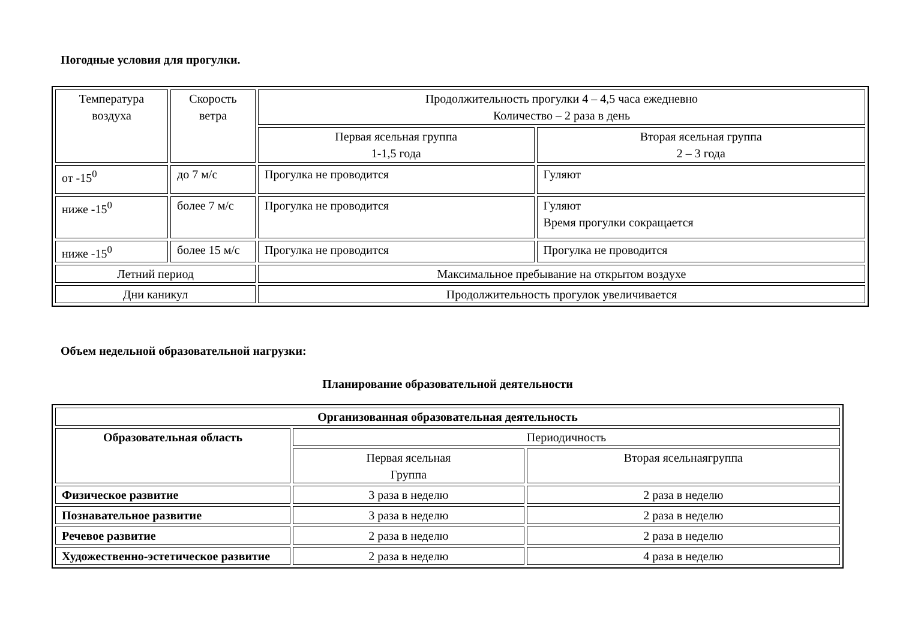Погодные условия для прогулки.
| Температура воздуха | Скорость ветра | Продолжительность прогулки 4 – 4,5 часа ежедневно Количество – 2 раза в день | |
| | | Первая ясельная группа 1-1,5 года | Вторая ясельная группа 2 – 3 года |
| от -15<sup>0</sup> | до 7 м/с | Прогулка не проводится | Гуляют |
| ниже -15<sup>0</sup> | более 7 м/с | Прогулка не проводится | Гуляют Время прогулки сокращается |
| ниже -15<sup>0</sup> | более 15 м/с | Прогулка не проводится | Прогулка не проводится |
| Летний период | | Максимальное пребывание на открытом воздухе | |
| Дни каникул | | Продолжительность прогулок увеличивается | |
Объем недельной образовательной нагрузки:
Планирование образовательной деятельности
| Организованная образовательная деятельность | | |
| Образовательная область | Периодичность | |
| | Первая ясельная Группа | Вторая ясельнаягруппа |
| Физическое развитие | 3 раза в неделю | 2 раза в неделю |
| Познавательное развитие | 3 раза в неделю | 2 раза в неделю |
| Речевое развитие | 2 раза в неделю | 2 раза в неделю |
| Художественно-эстетическое развитие | 2 раза в неделю | 4 раза в неделю |